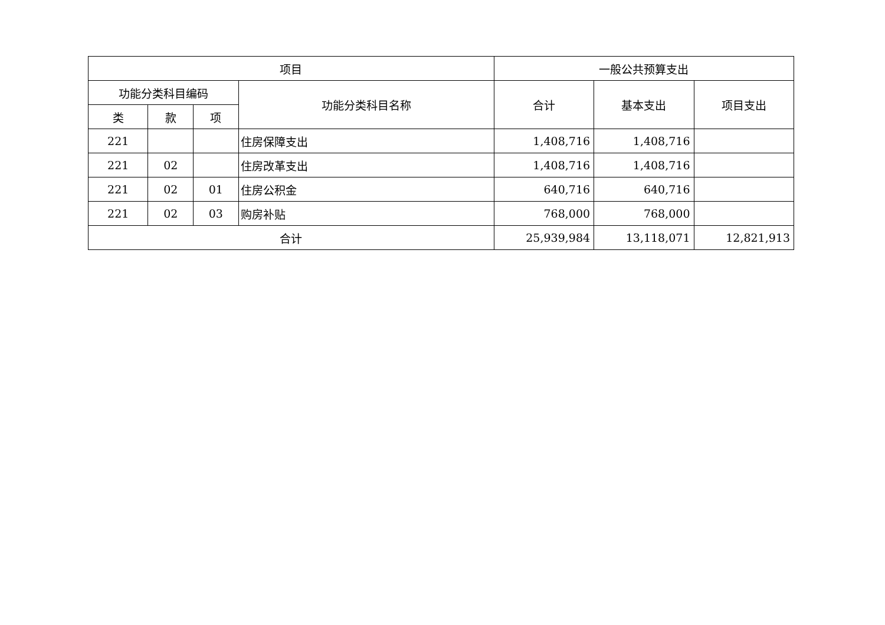| 项目 | | | | 一般公共预算支出 | | |
| --- | --- | --- | --- | --- | --- | --- |
| 功能分类科目编码 | | | 功能分类科目名称 | 合计 | 基本支出 | 项目支出 |
| 类 | 款 | 项 | | | | |
| 221 | | | 住房保障支出 | 1,408,716 | 1,408,716 | |
| 221 | 02 | | 住房改革支出 | 1,408,716 | 1,408,716 | |
| 221 | 02 | 01 | 住房公积金 | 640,716 | 640,716 | |
| 221 | 02 | 03 | 购房补贴 | 768,000 | 768,000 | |
| 合计 | | | | 25,939,984 | 13,118,071 | 12,821,913 |